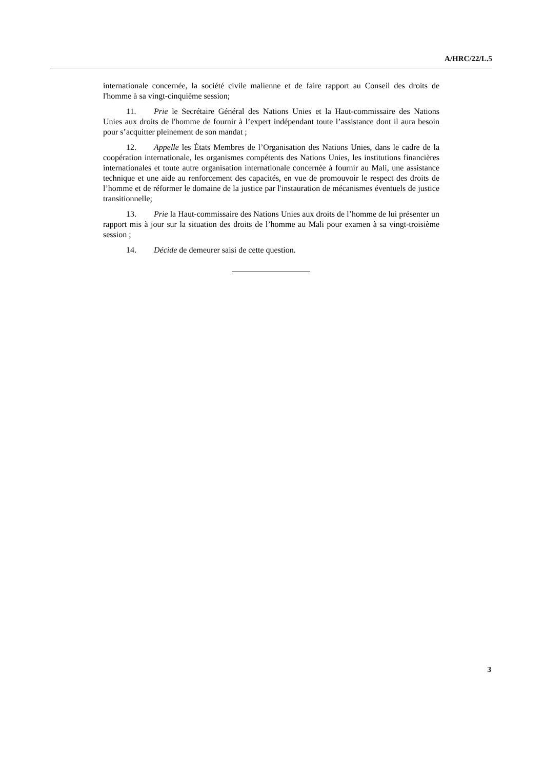A/HRC/22/L.5
internationale concernée, la société civile malienne et de faire rapport au Conseil des droits de l'homme à sa vingt-cinquième session;
11. Prie le Secrétaire Général des Nations Unies et la Haut-commissaire des Nations Unies aux droits de l'homme de fournir à l’expert indépendant toute l’assistance dont il aura besoin pour s’acquitter pleinement de son mandat ;
12. Appelle les États Membres de l’Organisation des Nations Unies, dans le cadre de la coopération internationale, les organismes compétents des Nations Unies, les institutions financières internationales et toute autre organisation internationale concernée à fournir au Mali, une assistance technique et une aide au renforcement des capacités, en vue de promouvoir le respect des droits de l’homme et de réformer le domaine de la justice par l'instauration de mécanismes éventuels de justice transitionnelle;
13. Prie la Haut-commissaire des Nations Unies aux droits de l’homme de lui présenter un rapport mis à jour sur la situation des droits de l’homme au Mali pour examen à sa vingt-troisième session ;
14. Décide de demeurer saisi de cette question.
3